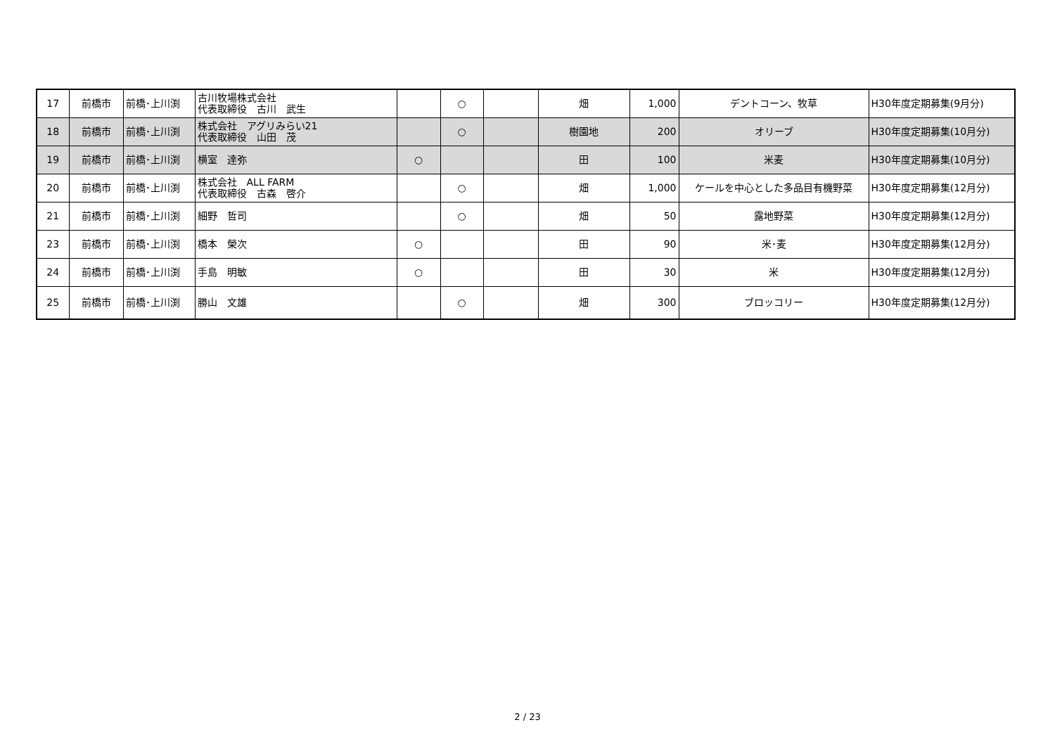| 17 | 前橋市 | 前橋･上川渕 | 古川牧場株式会社 代表取締役 古川 武生 | | ○ | | 畑 | 1,000 | デントコーン、牧草 | H30年度定期募集(9月分) |
| 18 | 前橋市 | 前橋･上川渕 | 株式会社 アグリみらい21 代表取締役 山田 茂 | | ○ | | 樹園地 | 200 | オリーブ | H30年度定期募集(10月分) |
| 19 | 前橋市 | 前橋･上川渕 | 横室 達弥 | ○ | | | 田 | 100 | 米麦 | H30年度定期募集(10月分) |
| 20 | 前橋市 | 前橋･上川渕 | 株式会社 ALL FARM 代表取締役 古森 啓介 | | ○ | | 畑 | 1,000 | ケールを中心とした多品目有機野菜 | H30年度定期募集(12月分) |
| 21 | 前橋市 | 前橋･上川渕 | 細野 哲司 | | ○ | | 畑 | 50 | 露地野菜 | H30年度定期募集(12月分) |
| 23 | 前橋市 | 前橋･上川渕 | 橋本 榮次 | ○ | | | 田 | 90 | 米･麦 | H30年度定期募集(12月分) |
| 24 | 前橋市 | 前橋･上川渕 | 手島 明敏 | ○ | | | 田 | 30 | 米 | H30年度定期募集(12月分) |
| 25 | 前橋市 | 前橋･上川渕 | 勝山 文雄 | | ○ | | 畑 | 300 | ブロッコリー | H30年度定期募集(12月分) |
2 / 23